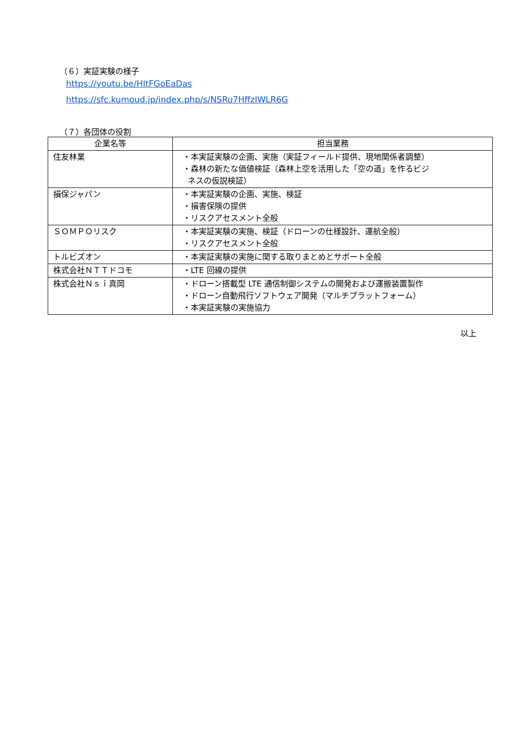（６）実証実験の様子
https://youtu.be/HItFGoEaDas
https://sfc.kumoud.jp/index.php/s/NSRu7HffzIWLR6G
（７）各団体の役割
| 企業名等 | 担当業務 |
| --- | --- |
| 住友林業 | ・本実証実験の企画、実施（実証フィールド提供、現地関係者調整） ・森林の新たな価値検証（森林上空を活用した「空の道」を作るビジ ネスの仮説検証） |
| 損保ジャパン | ・本実証実験の企画、実施、検証 ・損害保険の提供 ・リスクアセスメント全般 |
| ＳＯＭＰＯリスク | ・本実証実験の実施、検証（ドローンの仕様設計、運航全般） ・リスクアセスメント全般 |
| トルビズオン | ・本実証実験の実施に関する取りまとめとサポート全般 |
| 株式会社ＮＴＴドコモ | ・LTE 回線の提供 |
| 株式会社Ｎｓｉ真岡 | ・ドローン搭載型 LTE 通信制御システムの開発および運搬装置製作 ・ドローン自動飛行ソフトウェア開発（マルチプラットフォーム） ・本実証実験の実施協力 |
以上